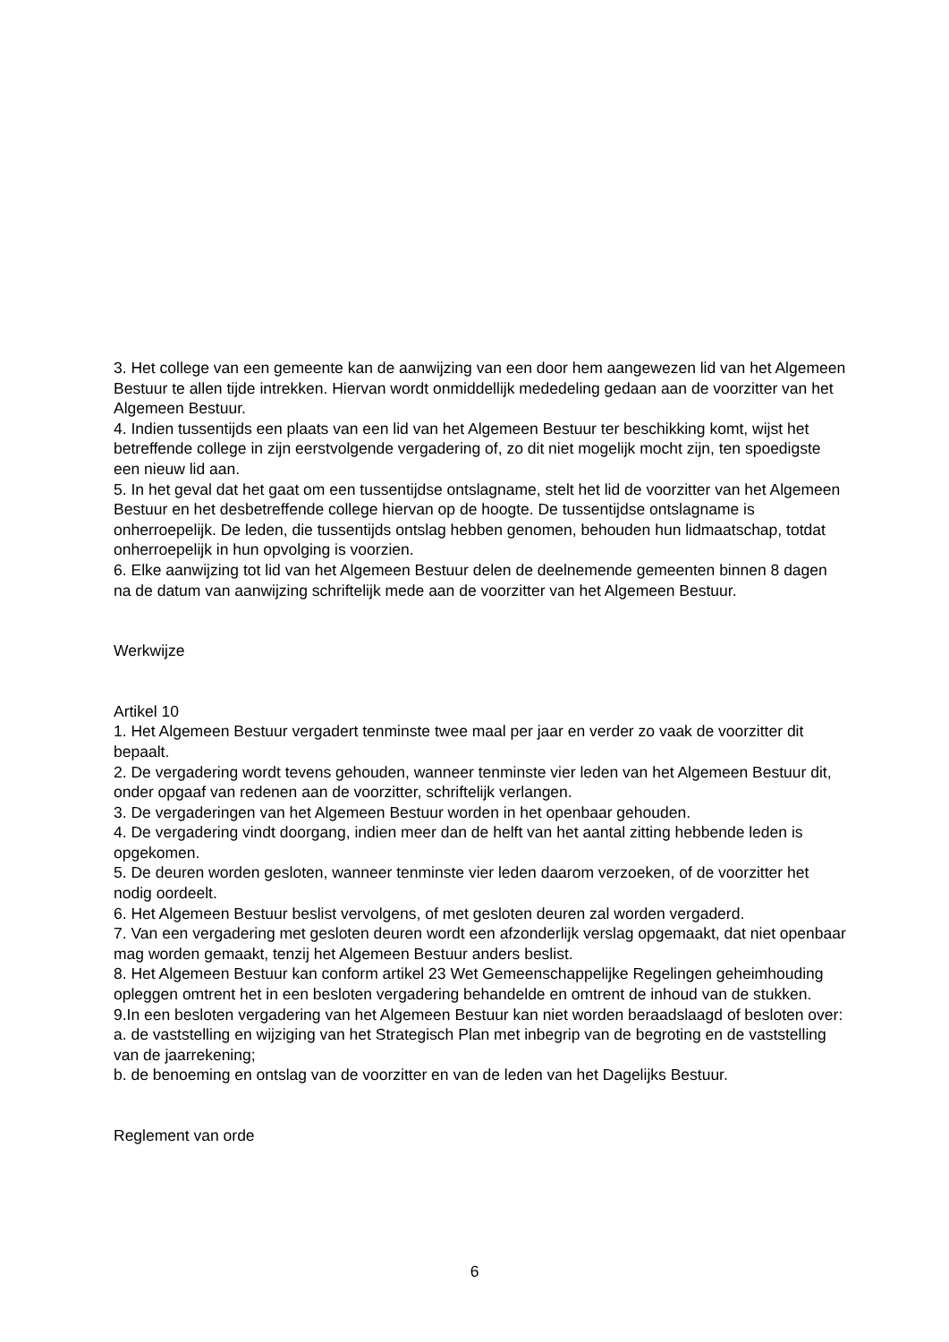3. Het college van een gemeente kan de aanwijzing van een door hem aangewezen lid van het Algemeen Bestuur te allen tijde intrekken. Hiervan wordt onmiddellijk mededeling gedaan aan de voorzitter van het Algemeen Bestuur.
4. Indien tussentijds een plaats van een lid van het Algemeen Bestuur ter beschikking komt, wijst het betreffende college in zijn eerstvolgende vergadering of, zo dit niet mogelijk mocht zijn, ten spoedigste een nieuw lid aan.
5. In het geval dat het gaat om een tussentijdse ontslagname, stelt het lid de voorzitter van het Algemeen Bestuur en het desbetreffende college hiervan op de hoogte. De tussentijdse ontslagname is onherroepelijk. De leden, die tussentijds ontslag hebben genomen, behouden hun lidmaatschap, totdat onherroepelijk in hun opvolging is voorzien.
6. Elke aanwijzing tot lid van het Algemeen Bestuur delen de deelnemende gemeenten binnen 8 dagen na de datum van aanwijzing schriftelijk mede aan de voorzitter van het Algemeen Bestuur.
Werkwijze
Artikel 10
1. Het Algemeen Bestuur vergadert tenminste twee maal per jaar en verder zo vaak de voorzitter dit bepaalt.
2. De vergadering wordt tevens gehouden, wanneer tenminste vier leden van het Algemeen Bestuur dit, onder opgaaf van redenen aan de voorzitter, schriftelijk verlangen.
3. De vergaderingen van het Algemeen Bestuur worden in het openbaar gehouden.
4. De vergadering vindt doorgang, indien meer dan de helft van het aantal zitting hebbende leden is opgekomen.
5. De deuren worden gesloten, wanneer tenminste vier leden daarom verzoeken, of de voorzitter het nodig oordeelt.
6. Het Algemeen Bestuur beslist vervolgens, of met gesloten deuren zal worden vergaderd.
7. Van een vergadering met gesloten deuren wordt een afzonderlijk verslag opgemaakt, dat niet openbaar mag worden gemaakt, tenzij het Algemeen Bestuur anders beslist.
8. Het Algemeen Bestuur kan conform artikel 23 Wet Gemeenschappelijke Regelingen geheimhouding opleggen omtrent het in een besloten vergadering behandelde en omtrent de inhoud van de stukken.
9.In een besloten vergadering van het Algemeen Bestuur kan niet worden beraadslaagd of besloten over:
a. de vaststelling en wijziging van het Strategisch Plan met inbegrip van de begroting en de vaststelling van de jaarrekening;
b. de benoeming en ontslag van de voorzitter en van de leden van het Dagelijks Bestuur.
Reglement van orde
6